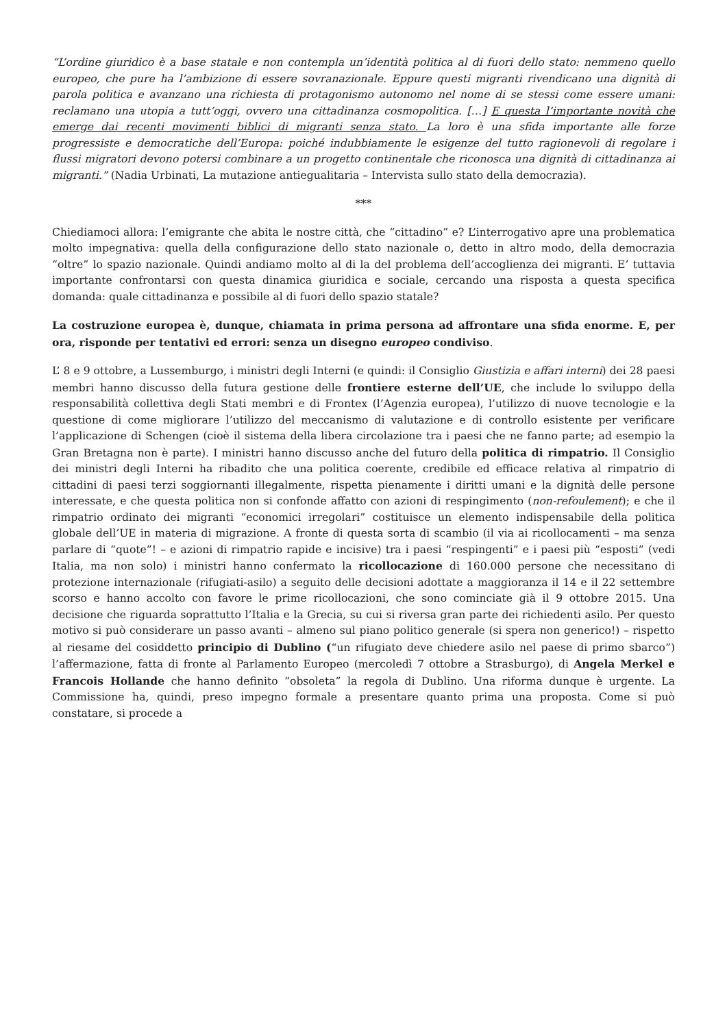“L’ordine giuridico è a base statale e non contempla un’identità politica al di fuori dello stato: nemmeno quello europeo, che pure ha l’ambizione di essere sovranazionale. Eppure questi migranti rivendicano una dignità di parola politica e avanzano una richiesta di protagonismo autonomo nel nome di se stessi come essere umani: reclamano una utopia a tutt’oggi, ovvero una cittadinanza cosmopolitica. […] E questa l’importante novità che emerge dai recenti movimenti biblici di migranti senza stato. La loro è una sfida importante alle forze progressiste e democratiche dell’Europa: poiché indubbiamente le esigenze del tutto ragionevoli di regolare i flussi migratori devono potersi combinare a un progetto continentale che riconosca una dignità di cittadinanza ai migranti.” (Nadia Urbinati, La mutazione antiegualitaria – Intervista sullo stato della democrazia).
***
Chiediamoci allora: l’emigrante che abita le nostre città, che “cittadino” e? L’interrogativo apre una problematica molto impegnativa: quella della configurazione dello stato nazionale o, detto in altro modo, della democrazia “oltre” lo spazio nazionale. Quindi andiamo molto al di la del problema dell’accoglienza dei migranti. E’ tuttavia importante confrontarsi con questa dinamica giuridica e sociale, cercando una risposta a questa specifica domanda: quale cittadinanza e possibile al di fuori dello spazio statale?
La costruzione europea è, dunque, chiamata in prima persona ad affrontare una sfida enorme. E, per ora, risponde per tentativi ed errori: senza un disegno europeo condiviso.
L’ 8 e 9 ottobre, a Lussemburgo, i ministri degli Interni (e quindi: il Consiglio Giustizia e affari interni) dei 28 paesi membri hanno discusso della futura gestione delle frontiere esterne dell’UE, che include lo sviluppo della responsabilità collettiva degli Stati membri e di Frontex (l’Agenzia europea), l’utilizzo di nuove tecnologie e la questione di come migliorare l’utilizzo del meccanismo di valutazione e di controllo esistente per verificare l’applicazione di Schengen (cioè il sistema della libera circolazione tra i paesi che ne fanno parte; ad esempio la Gran Bretagna non è parte). I ministri hanno discusso anche del futuro della politica di rimpatrio. Il Consiglio dei ministri degli Interni ha ribadito che una politica coerente, credibile ed efficace relativa al rimpatrio di cittadini di paesi terzi soggiornanti illegalmente, rispetta pienamente i diritti umani e la dignità delle persone interessate, e che questa politica non si confonde affatto con azioni di respingimento (non-refoulement); e che il rimpatrio ordinato dei migranti “economici irregolari” costituisce un elemento indispensabile della politica globale dell’UE in materia di migrazione. A fronte di questa sorta di scambio (il via ai ricollocamenti – ma senza parlare di “quote”! – e azioni di rimpatrio rapide e incisive) tra i paesi “respingenti” e i paesi più “esposti” (vedi Italia, ma non solo) i ministri hanno confermato la ricollocazione di 160.000 persone che necessitano di protezione internazionale (rifugiati-asilo) a seguito delle decisioni adottate a maggioranza il 14 e il 22 settembre scorso e hanno accolto con favore le prime ricollocazioni, che sono cominciate già il 9 ottobre 2015. Una decisione che riguarda soprattutto l’Italia e la Grecia, su cui si riversa gran parte dei richiedenti asilo. Per questo motivo si può considerare un passo avanti – almeno sul piano politico generale (si spera non generico!) – rispetto al riesame del cosiddetto principio di Dublino (“un rifugiato deve chiedere asilo nel paese di primo sbarco”) l’affermazione, fatta di fronte al Parlamento Europeo (mercoledì 7 ottobre a Strasburgo), di Angela Merkel e Francois Hollande che hanno definito “obsoleta” la regola di Dublino. Una riforma dunque è urgente. La Commissione ha, quindi, preso impegno formale a presentare quanto prima una proposta. Come si può constatare, si procede a